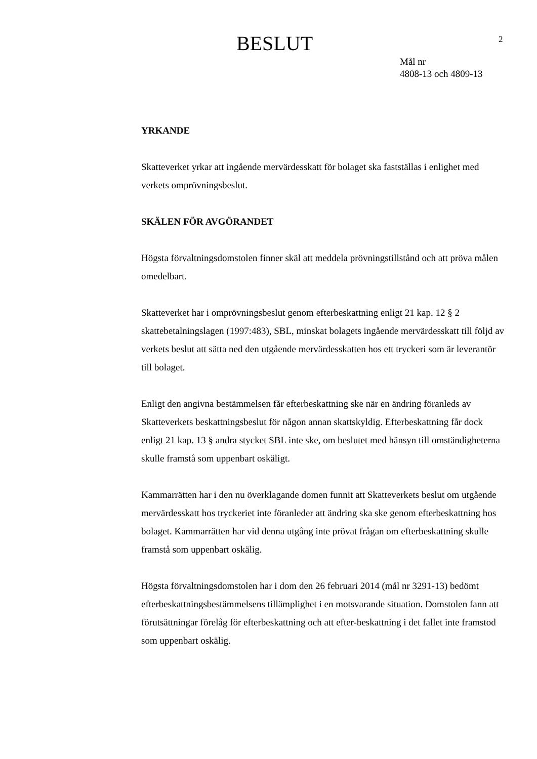BESLUT 2
Mål nr
4808-13 och 4809-13
YRKANDE
Skatteverket yrkar att ingående mervärdesskatt för bolaget ska fastställas i enlighet med verkets omprövningsbeslut.
SKÄLEN FÖR AVGÖRANDET
Högsta förvaltningsdomstolen finner skäl att meddela prövningstillstånd och att pröva målen omedelbart.
Skatteverket har i omprövningsbeslut genom efterbeskattning enligt 21 kap. 12 § 2 skattebetalningslagen (1997:483), SBL, minskat bolagets ingående mervärdesskatt till följd av verkets beslut att sätta ned den utgående mervärdesskatten hos ett tryckeri som är leverantör till bolaget.
Enligt den angivna bestämmelsen får efterbeskattning ske när en ändring föranleds av Skatteverkets beskattningsbeslut för någon annan skattskyldig. Efterbeskattning får dock enligt 21 kap. 13 § andra stycket SBL inte ske, om beslutet med hänsyn till omständigheterna skulle framstå som uppenbart oskäligt.
Kammarrätten har i den nu överklagande domen funnit att Skatteverkets beslut om utgående mervärdesskatt hos tryckeriet inte föranleder att ändring ska ske genom efterbeskattning hos bolaget. Kammarrätten har vid denna utgång inte prövat frågan om efterbeskattning skulle framstå som uppenbart oskälig.
Högsta förvaltningsdomstolen har i dom den 26 februari 2014 (mål nr 3291-13) bedömt efterbeskattningsbestämmelsens tillämplighet i en motsvarande situation. Domstolen fann att förutsättningar förelåg för efterbeskattning och att efter-beskattning i det fallet inte framstod som uppenbart oskälig.